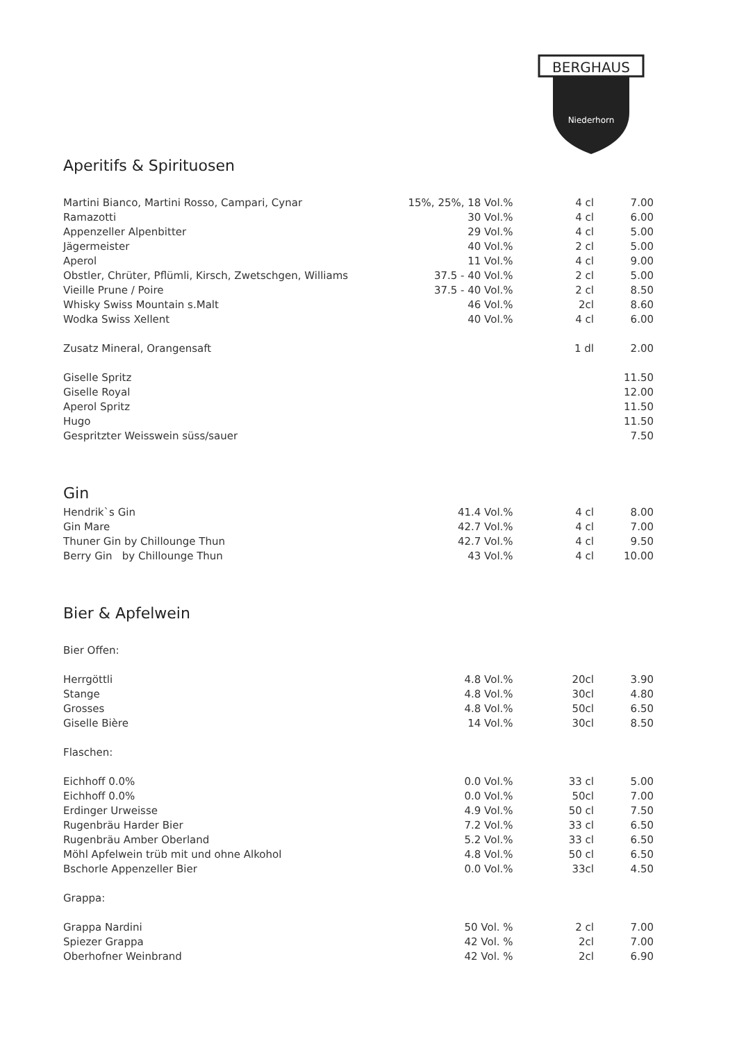BERGHAUS
Niederhorn
Aperitifs & Spirituosen
| Martini Bianco, Martini Rosso, Campari, Cynar | 15%, 25%, 18 Vol.% | 4 cl | 7.00 |
| Ramazotti | 30 Vol.% | 4 cl | 6.00 |
| Appenzeller Alpenbitter | 29 Vol.% | 4 cl | 5.00 |
| Jägermeister | 40 Vol.% | 2 cl | 5.00 |
| Aperol | 11 Vol.% | 4 cl | 9.00 |
| Obstler, Chrüter, Pflümli, Kirsch, Zwetschgen, Williams | 37.5 - 40 Vol.% | 2 cl | 5.00 |
| Vieille Prune / Poire | 37.5 - 40 Vol.% | 2 cl | 8.50 |
| Whisky Swiss Mountain s.Malt | 46 Vol.% | 2cl | 8.60 |
| Wodka Swiss Xellent | 40 Vol.% | 4 cl | 6.00 |
| Zusatz Mineral, Orangensaft | | 1 dl | 2.00 |
| Giselle Spritz | | | 11.50 |
| Giselle Royal | | | 12.00 |
| Aperol Spritz | | | 11.50 |
| Hugo | | | 11.50 |
| Gespritzter Weisswein süss/sauer | | | 7.50 |
Gin
| Hendrik`s Gin | 41.4 Vol.% | 4 cl | 8.00 |
| Gin Mare | 42.7 Vol.% | 4 cl | 7.00 |
| Thuner Gin by Chillounge Thun | 42.7 Vol.% | 4 cl | 9.50 |
| Berry Gin by Chillounge Thun | 43 Vol.% | 4 cl | 10.00 |
Bier & Apfelwein
| Bier Offen: | | | |
| Herrgöttli | 4.8 Vol.% | 20cl | 3.90 |
| Stange | 4.8 Vol.% | 30cl | 4.80 |
| Grosses | 4.8 Vol.% | 50cl | 6.50 |
| Giselle Bière | 14 Vol.% | 30cl | 8.50 |
| Flaschen: | | | |
| Eichhoff 0.0% | 0.0 Vol.% | 33 cl | 5.00 |
| Eichhoff 0.0% | 0.0 Vol.% | 50cl | 7.00 |
| Erdinger Urweisse | 4.9 Vol.% | 50 cl | 7.50 |
| Rugenbräu Harder Bier | 7.2 Vol.% | 33 cl | 6.50 |
| Rugenbräu Amber Oberland | 5.2 Vol.% | 33 cl | 6.50 |
| Möhl Apfelwein trüb mit und ohne Alkohol | 4.8 Vol.% | 50 cl | 6.50 |
| Bschorle Appenzeller Bier | 0.0 Vol.% | 33cl | 4.50 |
| Grappa: | | | |
| Grappa Nardini | 50 Vol. % | 2 cl | 7.00 |
| Spiezer Grappa | 42 Vol. % | 2cl | 7.00 |
| Oberhofner Weinbrand | 42 Vol. % | 2cl | 6.90 |